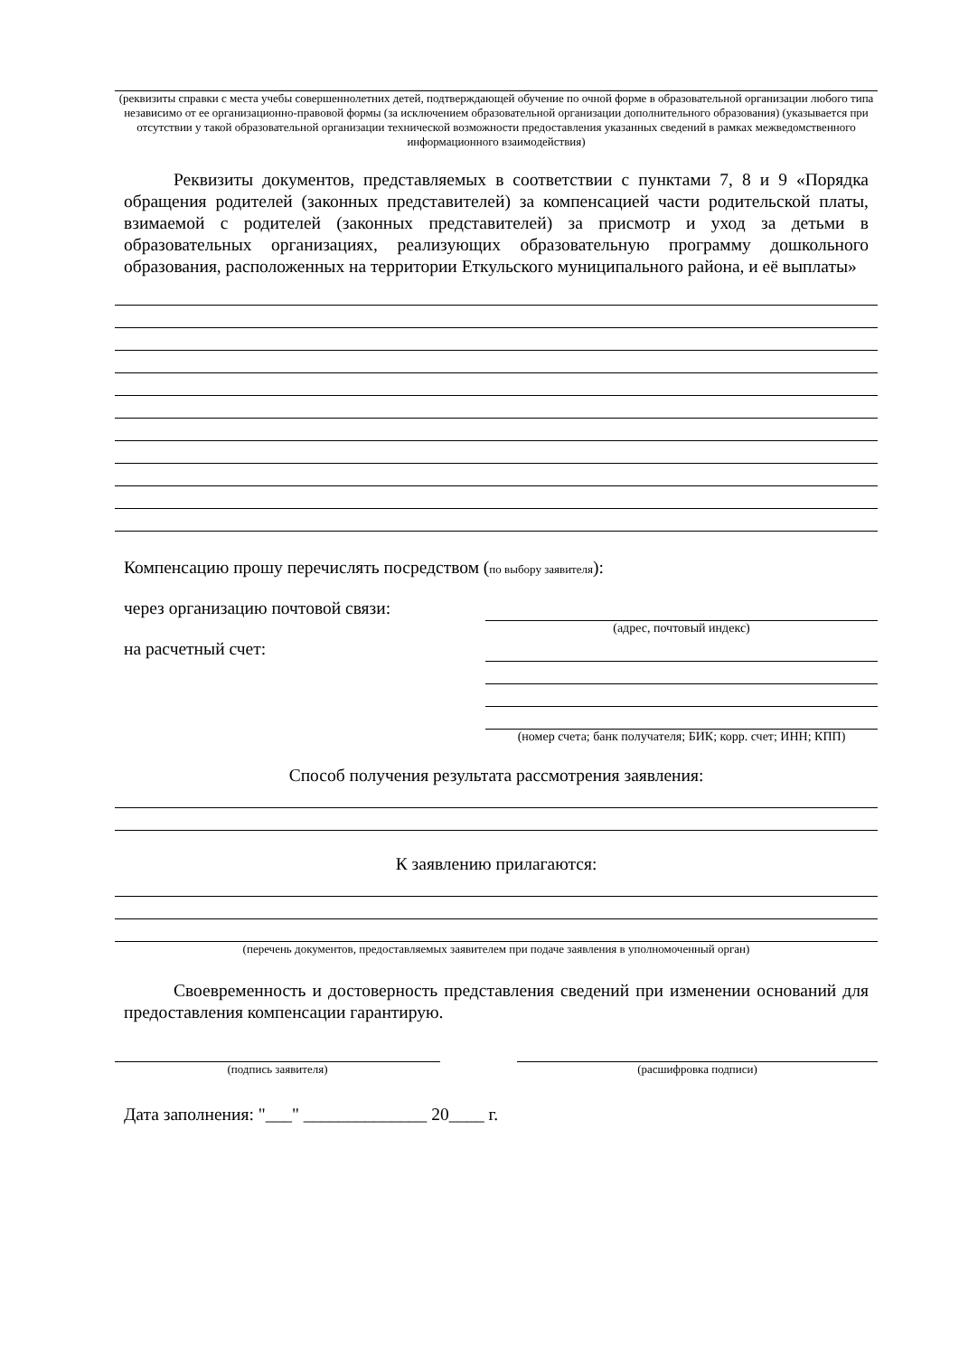(реквизиты справки с места учебы совершеннолетних детей, подтверждающей обучение по очной форме в образовательной организации любого типа независимо от ее организационно-правовой формы (за исключением образовательной организации дополнительного образования) (указывается при отсутствии у такой образовательной организации технической возможности предоставления указанных сведений в рамках межведомственного информационного взаимодействия)
Реквизиты документов, представляемых в соответствии с пунктами 7, 8 и 9 «Порядка обращения родителей (законных представителей) за компенсацией части родительской платы, взимаемой с родителей (законных представителей) за присмотр и уход за детьми в образовательных организациях, реализующих образовательную программу дошкольного образования, расположенных на территории Еткульского муниципального района, и её выплаты»
Компенсацию прошу перечислять посредством (по выбору заявителя):
через организацию почтовой связи:
(адрес, почтовый индекс)
на расчетный счет:
(номер счета; банк получателя; БИК; корр. счет; ИНН; КПП)
Способ получения результата рассмотрения заявления:
К заявлению прилагаются:
(перечень документов, предоставляемых заявителем при подаче заявления в уполномоченный орган)
Своевременность и достоверность представления сведений при изменении оснований для предоставления компенсации гарантирую.
(подпись заявителя) (расшифровка подписи)
Дата заполнения: "___" ______________ 20____ г.